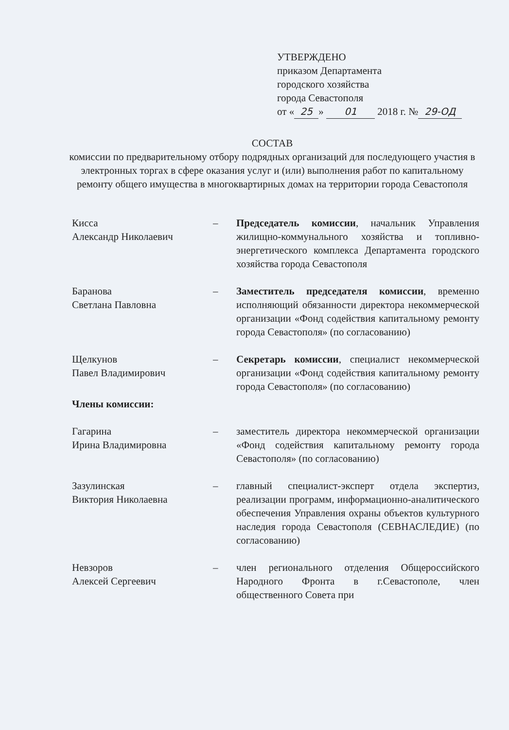УТВЕРЖДЕНО
приказом Департамента
городского хозяйства
города Севастополя
от « 25 » 01 2018 г. № 29-ОД
СОСТАВ
комиссии по предварительному отбору подрядных организаций для последующего участия в электронных торгах в сфере оказания услуг и (или) выполнения работ по капитальному ремонту общего имущества в многоквартирных домах на территории города Севастополя
Кисса
Александр Николаевич
– Председатель комиссии, начальник Управления жилищно-коммунального хозяйства и топливно-энергетического комплекса Департамента городского хозяйства города Севастополя
Баранова
Светлана Павловна
– Заместитель председателя комиссии, временно исполняющий обязанности директора некоммерческой организации «Фонд содействия капитальному ремонту города Севастополя» (по согласованию)
Щелкунов
Павел Владимирович
– Секретарь комиссии, специалист некоммерческой организации «Фонд содействия капитальному ремонту города Севастополя» (по согласованию)
Члены комиссии:
Гагарина
Ирина Владимировна
– заместитель директора некоммерческой организации «Фонд содействия капитальному ремонту города Севастополя» (по согласованию)
Зазулинская
Виктория Николаевна
– главный специалист-эксперт отдела экспертиз, реализации программ, информационно-аналитического обеспечения Управления охраны объектов культурного наследия города Севастополя (СЕВНАСЛЕДИЕ) (по согласованию)
Невзоров
Алексей Сергеевич
– член регионального отделения Общероссийского Народного Фронта в г.Севастополе, член общественного Совета при